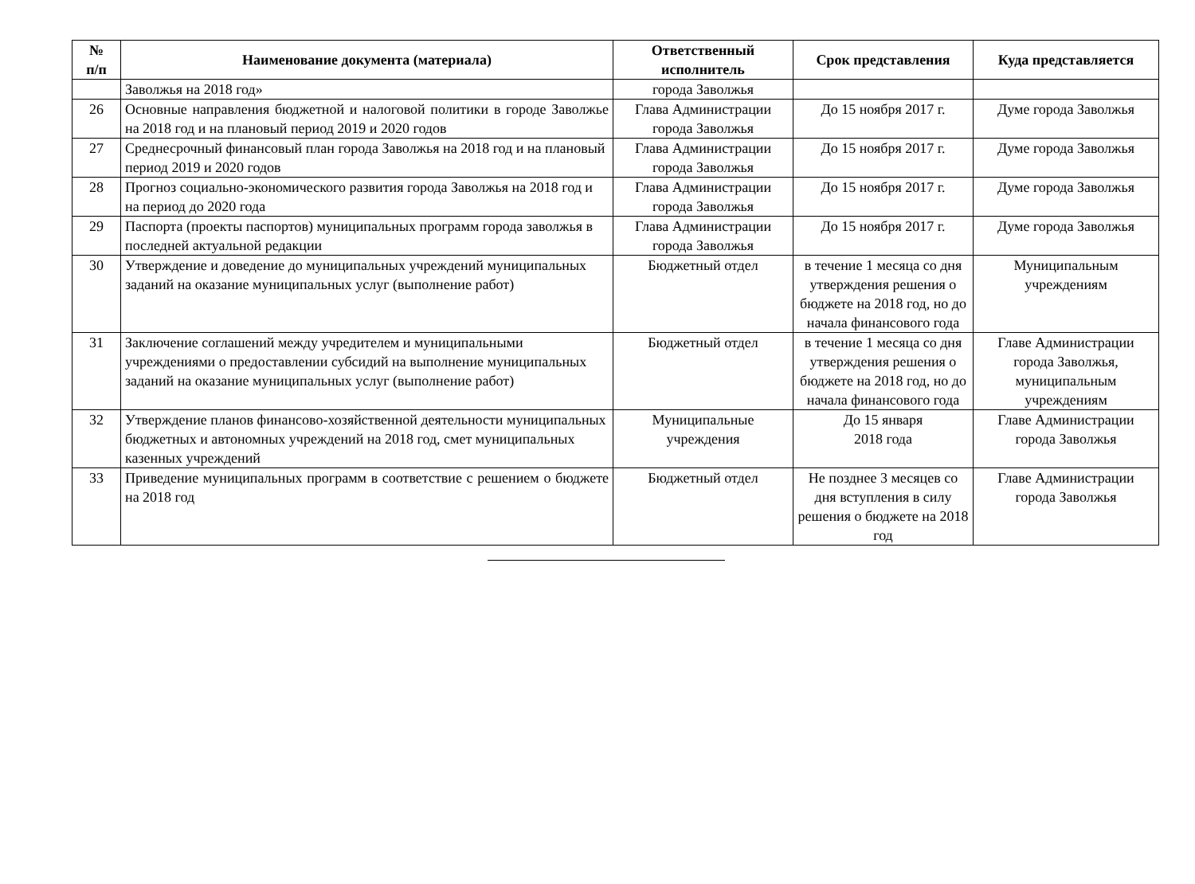| № п/п | Наименование документа (материала) | Ответственный исполнитель | Срок представления | Куда представляется |
| --- | --- | --- | --- | --- |
| | Заволжья на 2018 год» | города Заволжья | | |
| 26 | Основные направления бюджетной и налоговой политики в городе Заволжье на 2018 год и на плановый период 2019 и 2020 годов | Глава Администрации города Заволжья | До 15 ноября 2017 г. | Думе города Заволжья |
| 27 | Среднесрочный финансовый план города Заволжья на 2018 год и на плановый период 2019 и 2020 годов | Глава Администрации города Заволжья | До 15 ноября 2017 г. | Думе города Заволжья |
| 28 | Прогноз социально-экономического развития города Заволжья на 2018 год и на период до 2020 года | Глава Администрации города Заволжья | До 15 ноября 2017 г. | Думе города Заволжья |
| 29 | Паспорта (проекты паспортов) муниципальных программ города заволжья в последней актуальной редакции | Глава Администрации города Заволжья | До 15 ноября 2017 г. | Думе города Заволжья |
| 30 | Утверждение и доведение до муниципальных учреждений муниципальных заданий на оказание муниципальных услуг (выполнение работ) | Бюджетный отдел | в течение 1 месяца со дня утверждения решения о бюджете на 2018 год, но до начала финансового года | Муниципальным учреждениям |
| 31 | Заключение соглашений между учредителем и муниципальными учреждениями о предоставлении субсидий на выполнение муниципальных заданий на оказание муниципальных услуг (выполнение работ) | Бюджетный отдел | в течение 1 месяца со дня утверждения решения о бюджете на 2018 год, но до начала финансового года | Главе Администрации города Заволжья, муниципальным учреждениям |
| 32 | Утверждение планов финансово-хозяйственной деятельности муниципальных бюджетных и автономных учреждений на 2018 год, смет муниципальных казенных учреждений | Муниципальные учреждения | До 15 января 2018 года | Главе Администрации города Заволжья |
| 33 | Приведение муниципальных программ в соответствие с решением о бюджете на 2018 год | Бюджетный отдел | Не позднее 3 месяцев со дня вступления в силу решения о бюджете на 2018 год | Главе Администрации города Заволжья |